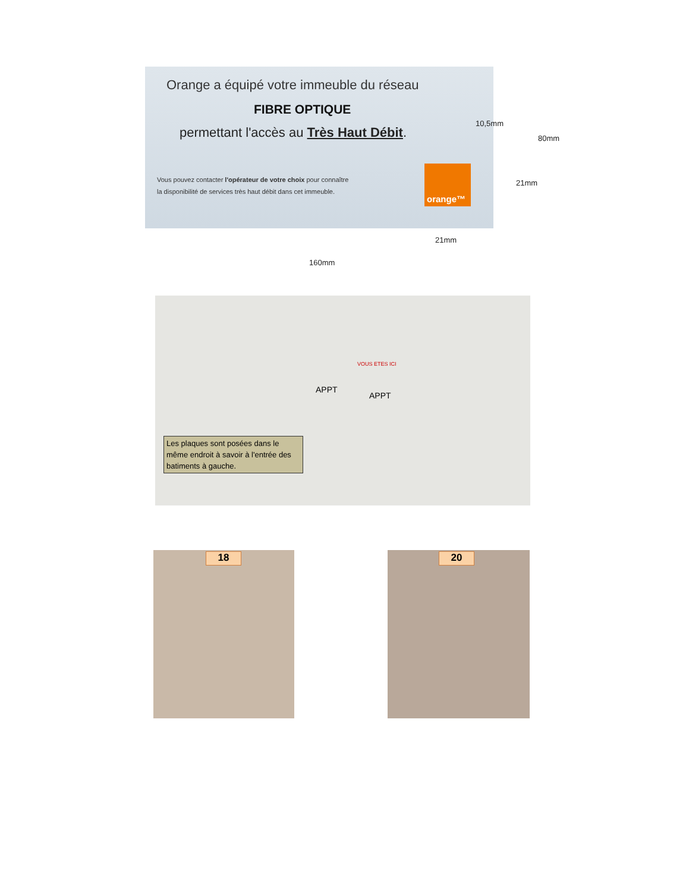Orange a équipé votre immeuble du réseau
FIBRE OPTIQUE
permettant l'accès au Très Haut Débit.
Vous pouvez contacter l'opérateur de votre choix pour connaître
la disponibilité de services très haut débit dans cet immeuble.
orange™
10,5mm
80mm
21mm
21mm
160mm
VOUS ETES ICI
APPT
APPT
Les plaques sont posées dans le même endroit à savoir à l'entrée des batiments à gauche.
18 20